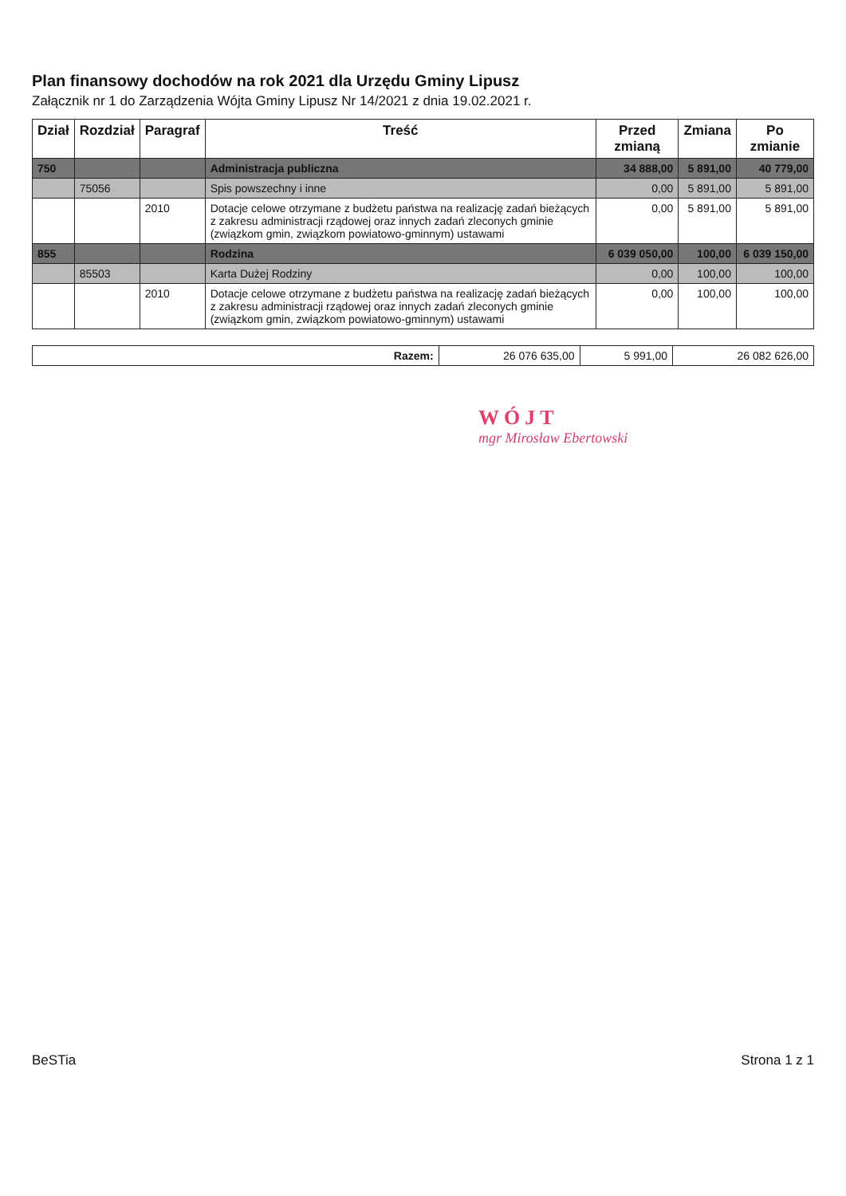Plan finansowy dochodów na rok 2021 dla Urzędu Gminy Lipusz
Załącznik nr 1 do Zarządzenia Wójta Gminy Lipusz Nr 14/2021 z dnia 19.02.2021 r.
| Dział | Rozdział | Paragraf | Treść | Przed zmianą | Zmiana | Po zmianie |
| --- | --- | --- | --- | --- | --- | --- |
| 750 | | | Administracja publiczna | 34 888,00 | 5 891,00 | 40 779,00 |
| | 75056 | | Spis powszechny i inne | 0,00 | 5 891,00 | 5 891,00 |
| | | 2010 | Dotacje celowe otrzymane z budżetu państwa na realizację zadań bieżących z zakresu administracji rządowej oraz innych zadań zleconych gminie (związkom gmin, związkom powiatowo-gminnym) ustawami | 0,00 | 5 891,00 | 5 891,00 |
| 855 | | | Rodzina | 6 039 050,00 | 100,00 | 6 039 150,00 |
| | 85503 | | Karta Dużej Rodziny | 0,00 | 100,00 | 100,00 |
| | | 2010 | Dotacje celowe otrzymane z budżetu państwa na realizację zadań bieżących z zakresu administracji rządowej oraz innych zadań zleconych gminie (związkom gmin, związkom powiatowo-gminnym) ustawami | 0,00 | 100,00 | 100,00 |
| Razem: | 26 076 635,00 | 5 991,00 | 26 082 626,00 |
WÓJT
mgr Mirosław Ebertowski
BeSTia Strona 1 z 1